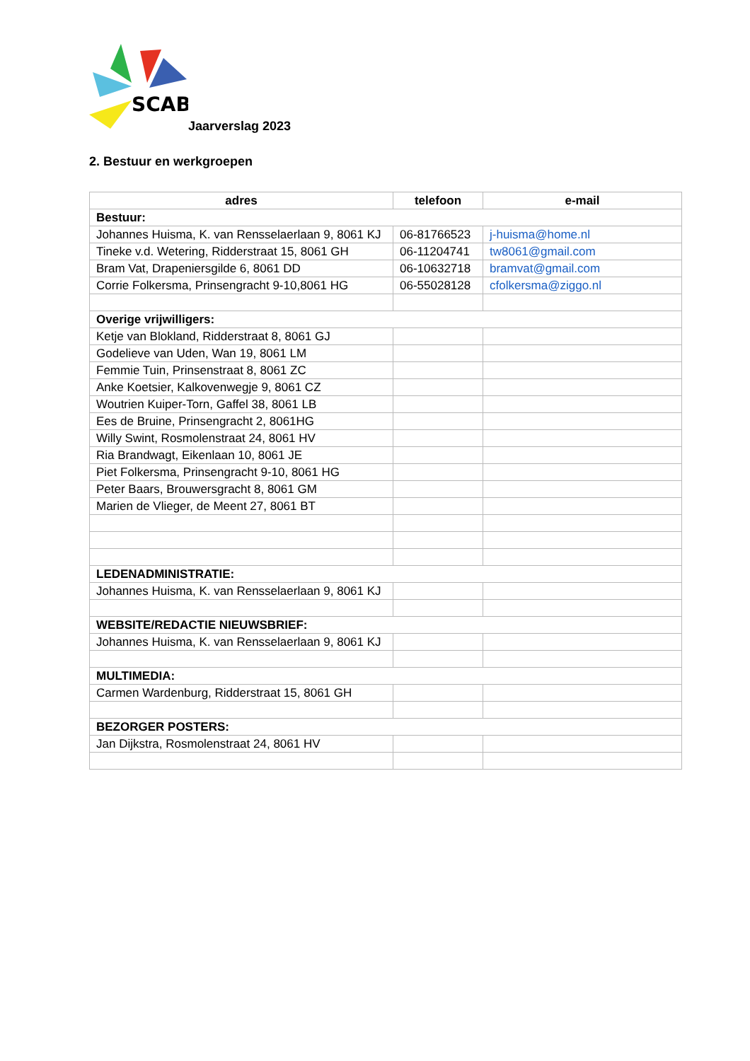SCAB
Jaarverslag 2023
2. Bestuur en werkgroepen
| adres | telefoon | e-mail |
| --- | --- | --- |
| Bestuur: | | |
| Johannes Huisma, K. van Rensselaerlaan 9, 8061 KJ | 06-81766523 | j-huisma@home.nl |
| Tineke v.d. Wetering, Ridderstraat 15, 8061 GH | 06-11204741 | tw8061@gmail.com |
| Bram Vat, Drapeniersgilde 6, 8061 DD | 06-10632718 | bramvat@gmail.com |
| Corrie Folkersma, Prinsengracht 9-10,8061 HG | 06-55028128 | cfolkersma@ziggo.nl |
| Overige vrijwilligers: | | |
| Ketje van Blokland, Ridderstraat 8, 8061 GJ | | |
| Godelieve van Uden, Wan 19, 8061 LM | | |
| Femmie Tuin, Prinsenstraat 8, 8061 ZC | | |
| Anke Koetsier, Kalkovenwegje 9, 8061 CZ | | |
| Woutrien Kuiper-Torn, Gaffel 38, 8061 LB | | |
| Ees de Bruine, Prinsengracht 2, 8061HG | | |
| Willy Swint, Rosmolenstraat 24, 8061 HV | | |
| Ria Brandwagt, Eikenlaan 10, 8061 JE | | |
| Piet Folkersma, Prinsengracht 9-10, 8061 HG | | |
| Peter Baars, Brouwersgracht 8, 8061 GM | | |
| Marien de Vlieger, de Meent 27, 8061 BT | | |
| LEDENADMINISTRATIE: | | |
| Johannes Huisma, K. van Rensselaerlaan 9, 8061 KJ | | |
| WEBSITE/REDACTIE NIEUWSBRIEF: | | |
| Johannes Huisma, K. van Rensselaerlaan 9, 8061 KJ | | |
| MULTIMEDIA: | | |
| Carmen Wardenburg, Ridderstraat 15, 8061 GH | | |
| BEZORGER POSTERS: | | |
| Jan Dijkstra, Rosmolenstraat 24, 8061 HV | | |